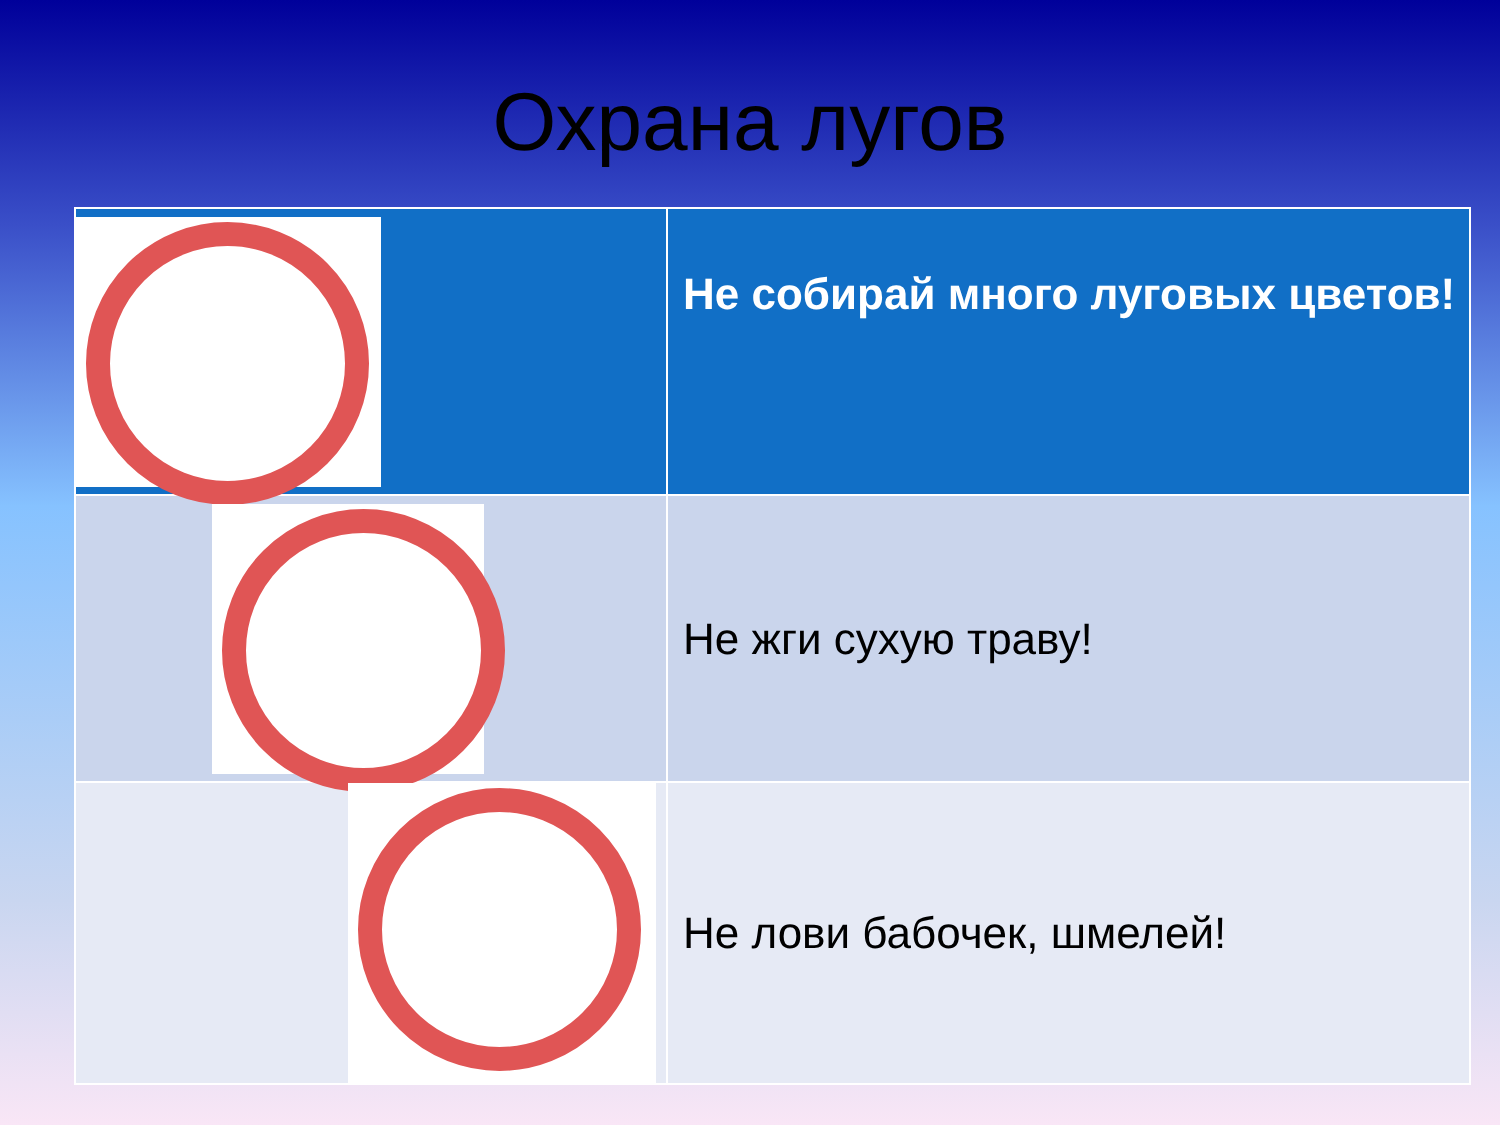Охрана лугов
| | Не собирай много луговых цветов! |
| | Не жги сухую траву! |
| | Не лови бабочек, шмелей! |